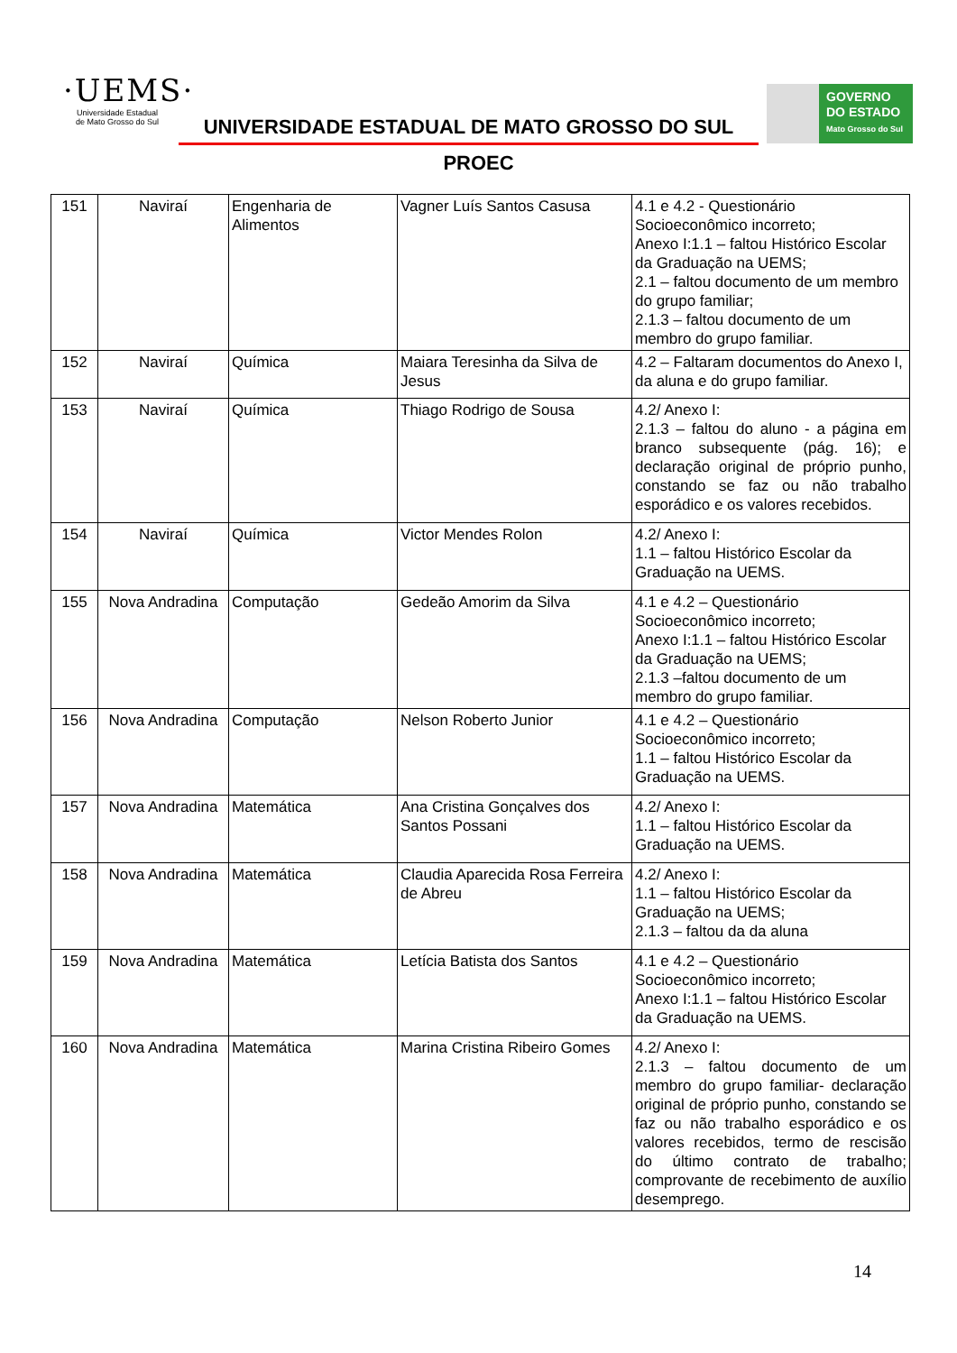·UEMS·
Universidade Estadual
de Mato Grosso do Sul
UNIVERSIDADE ESTADUAL DE MATO GROSSO DO SUL
GOVERNO
DO ESTADO
Mato Grosso do Sul
PROEC
| 151 | Naviraí | Engenharia de Alimentos | Vagner Luís Santos Casusa | 4.1 e 4.2 - Questionário Socioeconômico incorreto; Anexo I:1.1 – faltou Histórico Escolar da Graduação na UEMS; 2.1 – faltou documento de um membro do grupo familiar; 2.1.3 – faltou documento de um membro do grupo familiar. |
| 152 | Naviraí | Química | Maiara Teresinha da Silva de Jesus | 4.2 – Faltaram documentos do Anexo I, da aluna e do grupo familiar. |
| 153 | Naviraí | Química | Thiago Rodrigo de Sousa | 4.2/ Anexo I: 2.1.3 – faltou do aluno - a página em branco subsequente (pág. 16); e declaração original de próprio punho, constando se faz ou não trabalho esporádico e os valores recebidos. |
| 154 | Naviraí | Química | Victor Mendes Rolon | 4.2/ Anexo I: 1.1 – faltou Histórico Escolar da Graduação na UEMS. |
| 155 | Nova Andradina | Computação | Gedeão Amorim da Silva | 4.1 e 4.2 – Questionário Socioeconômico incorreto; Anexo I:1.1 – faltou Histórico Escolar da Graduação na UEMS; 2.1.3 –faltou documento de um membro do grupo familiar. |
| 156 | Nova Andradina | Computação | Nelson Roberto Junior | 4.1 e 4.2 – Questionário Socioeconômico incorreto; 1.1 – faltou Histórico Escolar da Graduação na UEMS. |
| 157 | Nova Andradina | Matemática | Ana Cristina Gonçalves dos Santos Possani | 4.2/ Anexo I: 1.1 – faltou Histórico Escolar da Graduação na UEMS. |
| 158 | Nova Andradina | Matemática | Claudia Aparecida Rosa Ferreira de Abreu | 4.2/ Anexo I: 1.1 – faltou Histórico Escolar da Graduação na UEMS; 2.1.3 – faltou da da aluna |
| 159 | Nova Andradina | Matemática | Letícia Batista dos Santos | 4.1 e 4.2 – Questionário Socioeconômico incorreto; Anexo I:1.1 – faltou Histórico Escolar da Graduação na UEMS. |
| 160 | Nova Andradina | Matemática | Marina Cristina Ribeiro Gomes | 4.2/ Anexo I: 2.1.3 – faltou documento de um membro do grupo familiar- declaração original de próprio punho, constando se faz ou não trabalho esporádico e os valores recebidos, termo de rescisão do último contrato de trabalho; comprovante de recebimento de auxílio desemprego. |
14